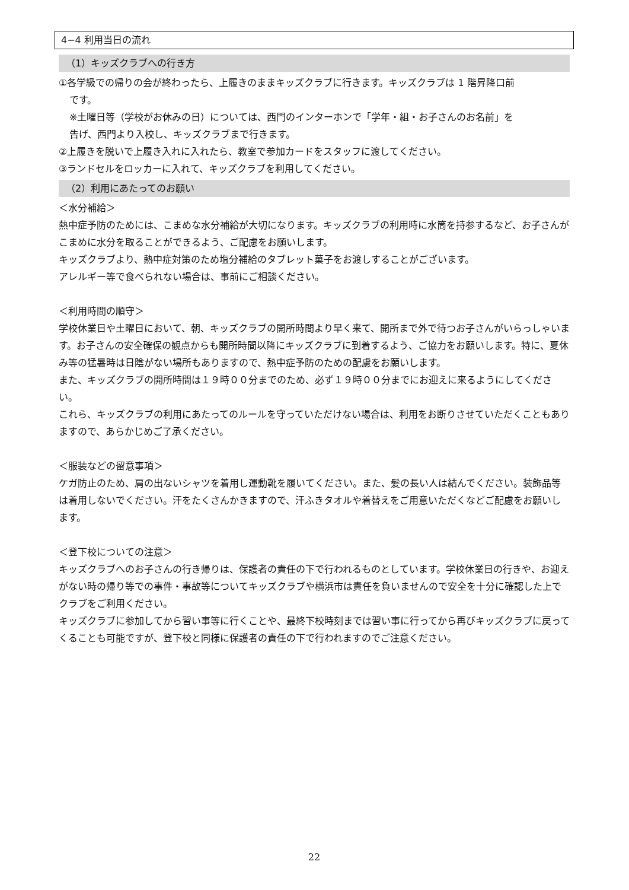4−4 利用当日の流れ
（1）キッズクラブへの行き方
①各学級での帰りの会が終わったら、上履きのままキッズクラブに行きます。キッズクラブは 1 階昇降口前
です。
※土曜日等（学校がお休みの日）については、西門のインターホンで「学年・組・お子さんのお名前」を
告げ、西門より入校し、キッズクラブまで行きます。
②上履きを脱いで上履き入れに入れたら、教室で参加カードをスタッフに渡してください。
③ランドセルをロッカーに入れて、キッズクラブを利用してください。
（2）利用にあたってのお願い
＜水分補給＞
熱中症予防のためには、こまめな水分補給が大切になります。キッズクラブの利用時に水筒を持参するなど、お子さんがこまめに水分を取ることができるよう、ご配慮をお願いします。
キッズクラブより、熱中症対策のため塩分補給のタブレット菓子をお渡しすることがございます。
アレルギー等で食べられない場合は、事前にご相談ください。
＜利用時間の順守＞
学校休業日や土曜日において、朝、キッズクラブの開所時間より早く来て、開所まで外で待つお子さんがいらっしゃいます。お子さんの安全確保の観点からも開所時間以降にキッズクラブに到着するよう、ご協力をお願いします。特に、夏休み等の猛暑時は日陰がない場所もありますので、熱中症予防のための配慮をお願いします。
また、キッズクラブの開所時間は１９時００分までのため、必ず１９時００分までにお迎えに来るようにしてください。
これら、キッズクラブの利用にあたってのルールを守っていただけない場合は、利用をお断りさせていただくこともありますので、あらかじめご了承ください。
＜服装などの留意事項＞
ケガ防止のため、肩の出ないシャツを着用し運動靴を履いてください。また、髪の長い人は結んでください。装飾品等は着用しないでください。汗をたくさんかきますので、汗ふきタオルや着替えをご用意いただくなどご配慮をお願いします。
＜登下校についての注意＞
キッズクラブへのお子さんの行き帰りは、保護者の責任の下で行われるものとしています。学校休業日の行きや、お迎えがない時の帰り等での事件・事故等についてキッズクラブや横浜市は責任を負いませんので安全を十分に確認した上でクラブをご利用ください。
キッズクラブに参加してから習い事等に行くことや、最終下校時刻までは習い事に行ってから再びキッズクラブに戻ってくることも可能ですが、登下校と同様に保護者の責任の下で行われますのでご注意ください。
22